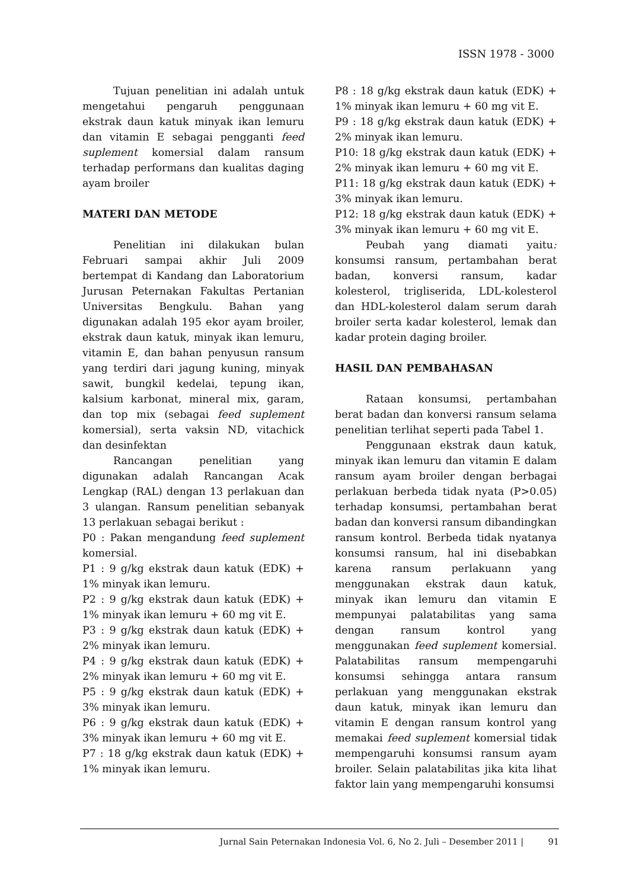ISSN 1978 - 3000
Tujuan penelitian ini adalah untuk mengetahui pengaruh penggunaan ekstrak daun katuk minyak ikan lemuru dan vitamin E sebagai pengganti feed suplement komersial dalam ransum terhadap performans dan kualitas daging ayam broiler
MATERI DAN METODE
Penelitian ini dilakukan bulan Februari sampai akhir Juli 2009 bertempat di Kandang dan Laboratorium Jurusan Peternakan Fakultas Pertanian Universitas Bengkulu. Bahan yang digunakan adalah 195 ekor ayam broiler, ekstrak daun katuk, minyak ikan lemuru, vitamin E, dan bahan penyusun ransum yang terdiri dari jagung kuning, minyak sawit, bungkil kedelai, tepung ikan, kalsium karbonat, mineral mix, garam, dan top mix (sebagai feed suplement komersial), serta vaksin ND, vitachick dan desinfektan
Rancangan penelitian yang digunakan adalah Rancangan Acak Lengkap (RAL) dengan 13 perlakuan dan 3 ulangan. Ransum penelitian sebanyak 13 perlakuan sebagai berikut :
P0 : Pakan mengandung feed suplement komersial.
P1 : 9 g/kg ekstrak daun katuk (EDK) + 1% minyak ikan lemuru.
P2 : 9 g/kg ekstrak daun katuk (EDK) + 1% minyak ikan lemuru + 60 mg vit E.
P3 : 9 g/kg ekstrak daun katuk (EDK) + 2% minyak ikan lemuru.
P4 : 9 g/kg ekstrak daun katuk (EDK) + 2% minyak ikan lemuru + 60 mg vit E.
P5 : 9 g/kg ekstrak daun katuk (EDK) + 3% minyak ikan lemuru.
P6 : 9 g/kg ekstrak daun katuk (EDK) + 3% minyak ikan lemuru + 60 mg vit E.
P7 : 18 g/kg ekstrak daun katuk (EDK) + 1% minyak ikan lemuru.
P8 : 18 g/kg ekstrak daun katuk (EDK) + 1% minyak ikan lemuru + 60 mg vit E.
P9 : 18 g/kg ekstrak daun katuk (EDK) + 2% minyak ikan lemuru.
P10: 18 g/kg ekstrak daun katuk (EDK) + 2% minyak ikan lemuru + 60 mg vit E.
P11: 18 g/kg ekstrak daun katuk (EDK) + 3% minyak ikan lemuru.
P12: 18 g/kg ekstrak daun katuk (EDK) + 3% minyak ikan lemuru + 60 mg vit E.
Peubah yang diamati yaitu: konsumsi ransum, pertambahan berat badan, konversi ransum, kadar kolesterol, trigliserida, LDL-kolesterol dan HDL-kolesterol dalam serum darah broiler serta kadar kolesterol, lemak dan kadar protein daging broiler.
HASIL DAN PEMBAHASAN
Rataan konsumsi, pertambahan berat badan dan konversi ransum selama penelitian terlihat seperti pada Tabel 1.
Penggunaan ekstrak daun katuk, minyak ikan lemuru dan vitamin E dalam ransum ayam broiler dengan berbagai perlakuan berbeda tidak nyata (P>0.05) terhadap konsumsi, pertambahan berat badan dan konversi ransum dibandingkan ransum kontrol. Berbeda tidak nyatanya konsumsi ransum, hal ini disebabkan karena ransum perlakuann yang menggunakan ekstrak daun katuk, minyak ikan lemuru dan vitamin E mempunyai palatabilitas yang sama dengan ransum kontrol yang menggunakan feed suplement komersial. Palatabilitas ransum mempengaruhi konsumsi sehingga antara ransum perlakuan yang menggunakan ekstrak daun katuk, minyak ikan lemuru dan vitamin E dengan ransum kontrol yang memakai feed suplement komersial tidak mempengaruhi konsumsi ransum ayam broiler. Selain palatabilitas jika kita lihat faktor lain yang mempengaruhi konsumsi
Jurnal Sain Peternakan Indonesia Vol. 6, No 2. Juli – Desember 2011 | 91